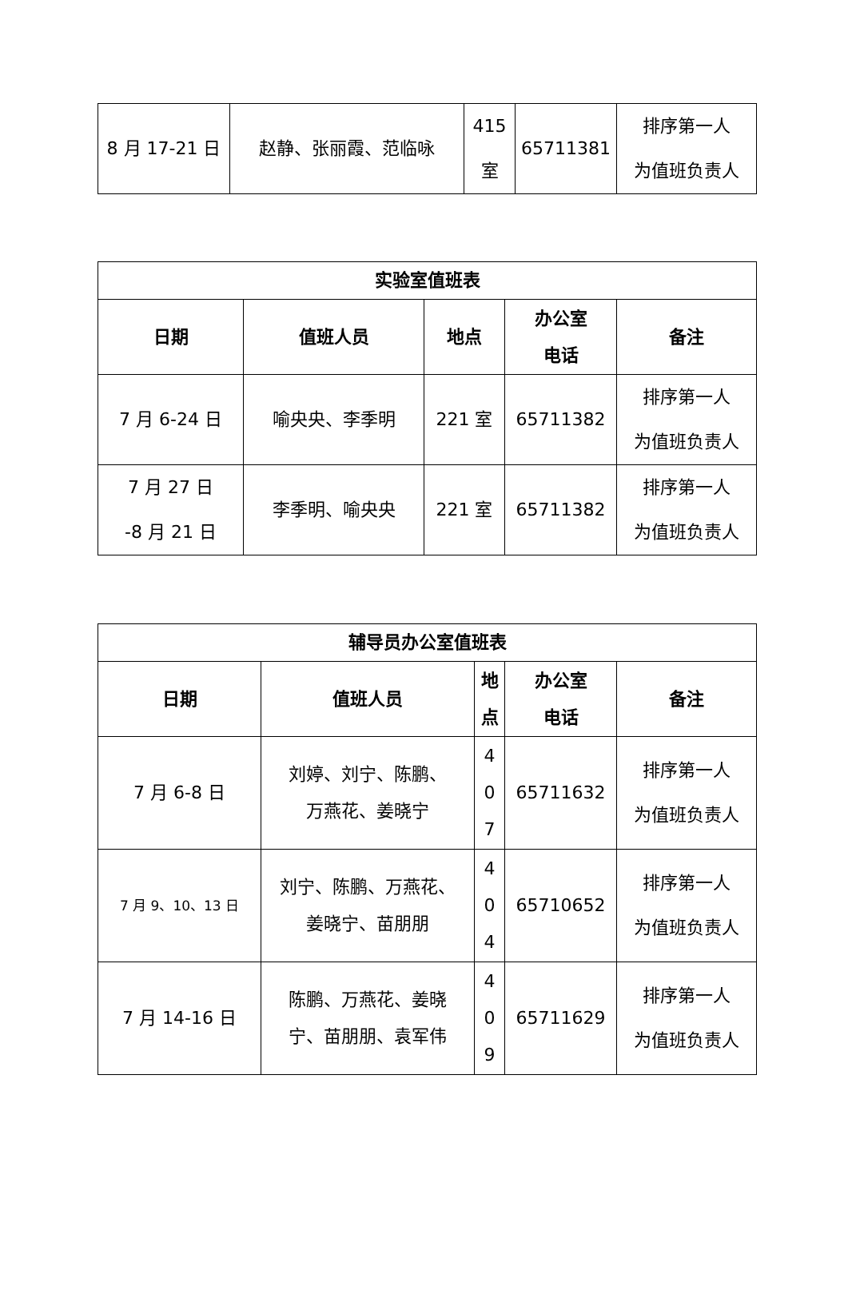| 8 月 17-21 日 | 赵静、张丽霞、范临咏 | 415 室 | 65711381 | 排序第一人 为值班负责人 |
| 实验室值班表 | | | | |
| --- | --- | --- | --- | --- |
| 日期 | 值班人员 | 地点 | 办公室 电话 | 备注 |
| 7 月 6-24 日 | 喻央央、李季明 | 221 室 | 65711382 | 排序第一人 为值班负责人 |
| 7 月 27 日 -8 月 21 日 | 李季明、喻央央 | 221 室 | 65711382 | 排序第一人 为值班负责人 |
| 辅导员办公室值班表 | | | | |
| --- | --- | --- | --- | --- |
| 日期 | 值班人员 | 地 点 | 办公室 电话 | 备注 |
| 7 月 6-8 日 | 刘婷、刘宁、陈鹏、 万燕花、姜晓宁 | 4 0 7 | 65711632 | 排序第一人 为值班负责人 |
| 7 月 9、10、13 日 | 刘宁、陈鹏、万燕花、 姜晓宁、苗朋朋 | 4 0 4 | 65710652 | 排序第一人 为值班负责人 |
| 7 月 14-16 日 | 陈鹏、万燕花、姜晓 宁、苗朋朋、袁军伟 | 4 0 9 | 65711629 | 排序第一人 为值班负责人 |